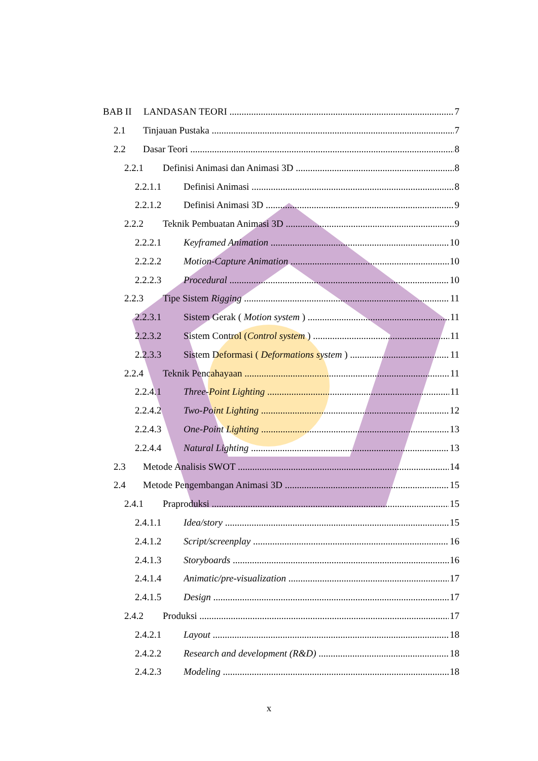BAB II LANDASAN TEORI 7
2.1 Tinjauan Pustaka 7
2.2 Dasar Teori 8
2.2.1 Definisi Animasi dan Animasi 3D 8
2.2.1.1 Definisi Animasi 8
2.2.1.2 Definisi Animasi 3D 9
2.2.2 Teknik Pembuatan Animasi 3D 9
2.2.2.1 Keyframed Animation 10
2.2.2.2 Motion-Capture Animation 10
2.2.2.3 Procedural 10
2.2.3 Tipe Sistem Rigging 11
2.2.3.1 Sistem Gerak ( Motion system ) 11
2.2.3.2 Sistem Control (Control system ) 11
2.2.3.3 Sistem Deformasi ( Deformations system ) 11
2.2.4 Teknik Pencahayaan 11
2.2.4.1 Three-Point Lighting 11
2.2.4.2 Two-Point Lighting 12
2.2.4.3 One-Point Lighting 13
2.2.4.4 Natural Lighting 13
2.3 Metode Analisis SWOT 14
2.4 Metode Pengembangan Animasi 3D 15
2.4.1 Praproduksi 15
2.4.1.1 Idea/story 15
2.4.1.2 Script/screenplay 16
2.4.1.3 Storyboards 16
2.4.1.4 Animatic/pre-visualization 17
2.4.1.5 Design 17
2.4.2 Produksi 17
2.4.2.1 Layout 18
2.4.2.2 Research and development (R&D) 18
2.4.2.3 Modeling 18
x